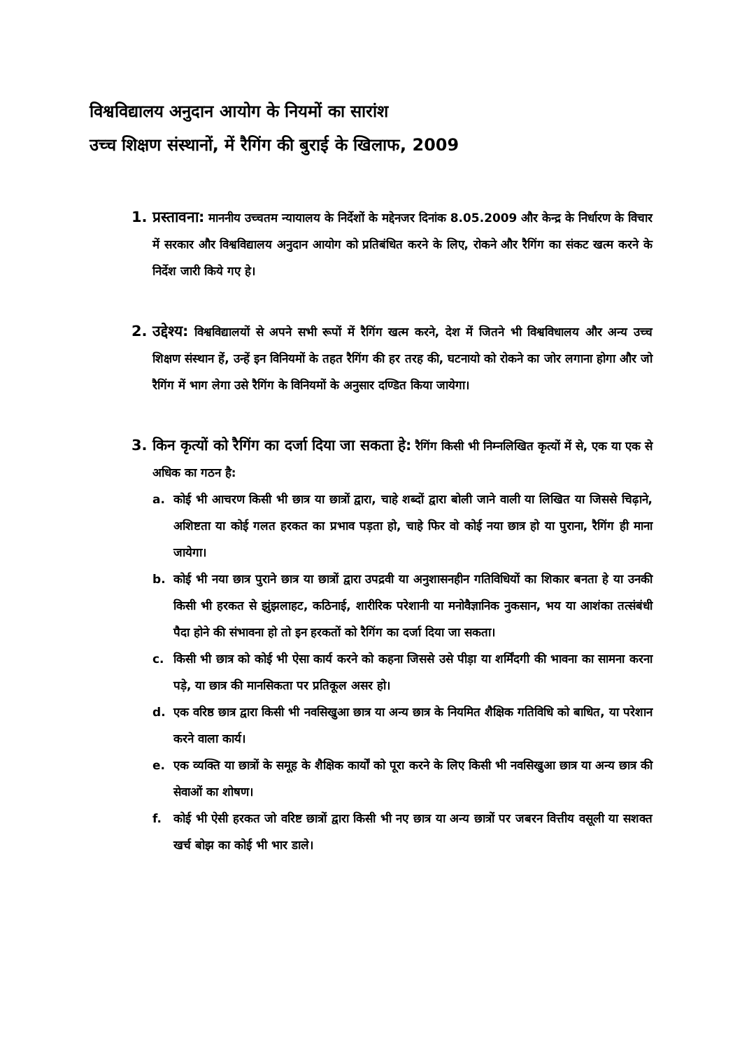विश्वविद्यालय अनुदान आयोग के नियमों का सारांश
उच्च शिक्षण संस्थानों, में रैगिंग की बुराई के खिलाफ, 2009
1. प्रस्तावना: माननीय उच्चतम न्यायालय के निर्देशों के मद्देनजर दिनांक 8.05.2009 और केन्द्र के निर्धारण के विचार में सरकार और विश्वविद्यालय अनुदान आयोग को प्रतिबंधित करने के लिए, रोकने और रैगिंग का संकट खत्म करने के निर्देश जारी किये गए हे।
2. उद्देश्य: विश्वविद्यालयों से अपने सभी रूपों में रैगिंग खत्म करने, देश में जितने भी विश्वविधालय और अन्य उच्च शिक्षण संस्थान हें, उन्हें इन विनियमों के तहत रैगिंग की हर तरह की, घटनायो को रोकने का जोर लगाना होगा और जो रैगिंग में भाग लेगा उसे रैगिंग के विनियमों के अनुसार दण्डित किया जायेगा।
3. किन कृत्यों को रैगिंग का दर्जा दिया जा सकता हे: रैगिंग किसी भी निम्नलिखित कृत्यों में से, एक या एक से अधिक का गठन है:
a. कोई भी आचरण किसी भी छात्र या छात्रों द्वारा, चाहे शब्दों द्वारा बोली जाने वाली या लिखित या जिससे चिढ़ाने, अशिष्टता या कोई गलत हरकत का प्रभाव पड़ता हो, चाहे फिर वो कोई नया छात्र हो या पुराना, रैगिंग ही माना जायेगा।
b. कोई भी नया छात्र पुराने छात्र या छात्रों द्वारा उपद्रवी या अनुशासनहीन गतिविधियों का शिकार बनता हे या उनकी किसी भी हरकत से झुंझलाहट, कठिनाई, शारीरिक परेशानी या मनोवैज्ञानिक नुकसान, भय या आशंका तत्संबंधी पैदा होने की संभावना हो तो इन हरकतों को रैगिंग का दर्जा दिया जा सकता।
c. किसी भी छात्र को कोई भी ऐसा कार्य करने को कहना जिससे उसे पीड़ा या शर्मिंदगी की भावना का सामना करना पड़े, या छात्र की मानसिकता पर प्रतिकूल असर हो।
d. एक वरिष्ठ छात्र द्वारा किसी भी नवसिखुआ छात्र या अन्य छात्र के नियमित शैक्षिक गतिविधि को बाधित, या परेशान करने वाला कार्य।
e. एक व्यक्ति या छात्रों के समूह के शैक्षिक कार्यों को पूरा करने के लिए किसी भी नवसिखुआ छात्र या अन्य छात्र की सेवाओं का शोषण।
f. कोई भी ऐसी हरकत जो वरिष्ट छात्रों द्वारा किसी भी नए छात्र या अन्य छात्रों पर जबरन वित्तीय वसूली या सशक्त खर्च बोझ का कोई भी भार डाले।